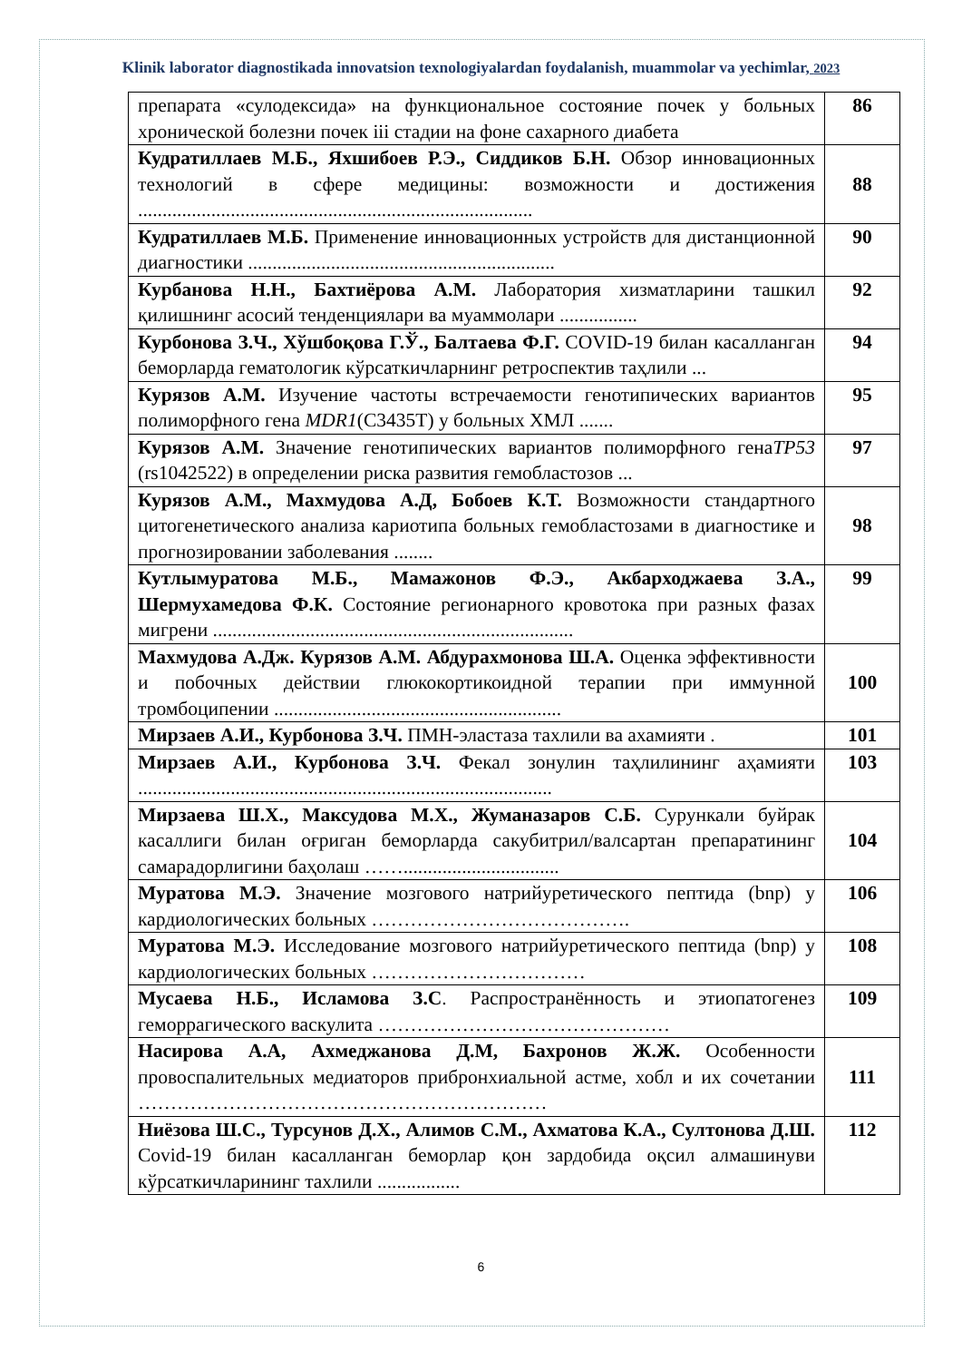Klinik laborator diagnostikada innovatsion texnologiyalardan foydalanish, muammolar va yechimlar, 2023
| препарата «сулодексида» на функциональное состояние почек у больных хронической болезни почек iii стадии на фоне сахарного диабета | 86 |
| Кудратиллаев М.Б., Яхшибоев Р.Э., Сиддиков Б.Н. Обзор инновационных технологий в сфере медицины: возможности и достижения ................................................................................. | 88 |
| Кудратиллаев М.Б. Применение инновационных устройств для дистанционной диагностики ............................................................... | 90 |
| Курбанова Н.Н., Бахтиёрова А.М. Лаборатория хизматларини ташкил қилишнинг асосий тенденциялари ва муаммолари ................ | 92 |
| Курбонова З.Ч., Хўшбоқова Г.Ў., Балтаева Ф.Г. COVID-19 билан касалланган беморларда гематологик кўрсаткичларнинг ретроспектив таҳлили ... | 94 |
| Курязов А.М. Изучение частоты встречаемости генотипических вариантов полиморфного гена MDR1 (C3435T) у больных ХМЛ ....... | 95 |
| Курязов А.М. Значение генотипических вариантов полиморфного гена TP53 (rs1042522) в определении риска развития гемобластозов ... | 97 |
| Курязов А.М., Махмудова А.Д, Бобоев К.Т. Возможности стандартного цитогенетического анализа кариотипа больных гемобластозами в диагностике и прогнозировании заболевания ........ | 98 |
| Кутлымуратова М.Б., Мамажонов Ф.Э., Акбарходжаева З.А., Шермухамедова Ф.К. Состояние регионарного кровотока при разных фазах мигрени .......................................................................... | 99 |
| Махмудова А.Дж. Курязов А.М. Абдурахмонова Ш.А. Оценка эффективности и побочных действии глюкокортикоидной терапии при иммунной тромбоципении ........................................................... | 100 |
| Мирзаев А.И., Курбонова З.Ч. ПМН-эластаза тахлили ва ахамияти . | 101 |
| Мирзаев А.И., Курбонова З.Ч. Фекал зонулин таҳлилининг аҳамияти ..................................................................................... | 103 |
| Мирзаева Ш.Х., Максудова М.Х., Жуманазаров С.Б. Сурункали буйрак касаллиги билан оғриган беморларда сакубитрил/валсартан препаратининг самарадорлигини баҳолаш ……................................ | 104 |
| Муратова М.Э. Значение мозгового натрийуретического пептида (bnp) у кардиологических больных …………………………………. | 106 |
| Муратова М.Э. Исследование мозгового натрийуретического пептида (bnp) у кардиологических больных …………………………… | 108 |
| Мусаева Н.Б., Исламова З.С . Распространённость и этиопатогенез геморрагического васкулита ……………………………………… | 109 |
| Насирова А.А, Ахмеджанова Д.М, Бахронов Ж.Ж. Особенности провоспалительных медиаторов прибронхиальной астме, хобл и их сочетании ……………………………………………………… | 111 |
| Ниёзова Ш.С., Турсунов Д.Х., Алимов С.М., Ахматова К.А., Султонова Д.Ш. Covid-19 билан касалланган беморлар қон зардобида оқсил алмашинуви кўрсаткичларининг тахлили ................. | 112 |
6